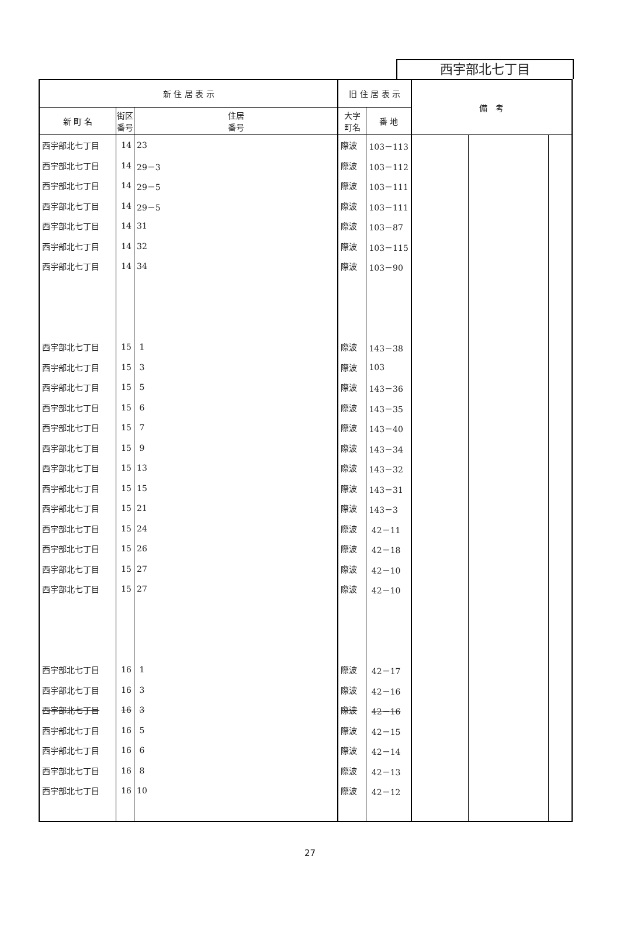西宇部北七丁目
| 新 住 居 表 示 | | | 旧 住 居 表 示 | | 備 考 | | |
| --- | --- | --- | --- | --- | --- | --- | --- |
| 新 町 名 | 街区 番号 | 住居 番号 | 大字 町名 | 番 地 | | | |
| 西宇部北七丁目 | 14 | 23 | 際波 | 103－113 | | | |
| 西宇部北七丁目 | 14 | 29－3 | 際波 | 103－112 | | | |
| 西宇部北七丁目 | 14 | 29－5 | 際波 | 103－111 | | | |
| 西宇部北七丁目 | 14 | 29－5 | 際波 | 103－111 | | | |
| 西宇部北七丁目 | 14 | 31 | 際波 | 103－87 | | | |
| 西宇部北七丁目 | 14 | 32 | 際波 | 103－115 | | | |
| 西宇部北七丁目 | 14 | 34 | 際波 | 103－90 | | | |
| 西宇部北七丁目 | 15 | 1 | 際波 | 143－38 | | | |
| 西宇部北七丁目 | 15 | 3 | 際波 | 103 | | | |
| 西宇部北七丁目 | 15 | 5 | 際波 | 143－36 | | | |
| 西宇部北七丁目 | 15 | 6 | 際波 | 143－35 | | | |
| 西宇部北七丁目 | 15 | 7 | 際波 | 143－40 | | | |
| 西宇部北七丁目 | 15 | 9 | 際波 | 143－34 | | | |
| 西宇部北七丁目 | 15 | 13 | 際波 | 143－32 | | | |
| 西宇部北七丁目 | 15 | 15 | 際波 | 143－31 | | | |
| 西宇部北七丁目 | 15 | 21 | 際波 | 143－3 | | | |
| 西宇部北七丁目 | 15 | 24 | 際波 | 42－11 | | | |
| 西宇部北七丁目 | 15 | 26 | 際波 | 42－18 | | | |
| 西宇部北七丁目 | 15 | 27 | 際波 | 42－10 | | | |
| 西宇部北七丁目 | 15 | 27 | 際波 | 42－10 | | | |
| 西宇部北七丁目 | 16 | 1 | 際波 | 42－17 | | | |
| 西宇部北七丁目 | 16 | 3 | 際波 | 42－16 | | | |
| 西宇部北七丁目 | 16 | 3 | 際波 | 42－16 | | | |
| 西宇部北七丁目 | 16 | 5 | 際波 | 42－15 | | | |
| 西宇部北七丁目 | 16 | 6 | 際波 | 42－14 | | | |
| 西宇部北七丁目 | 16 | 8 | 際波 | 42－13 | | | |
| 西宇部北七丁目 | 16 | 10 | 際波 | 42－12 | | | |
27